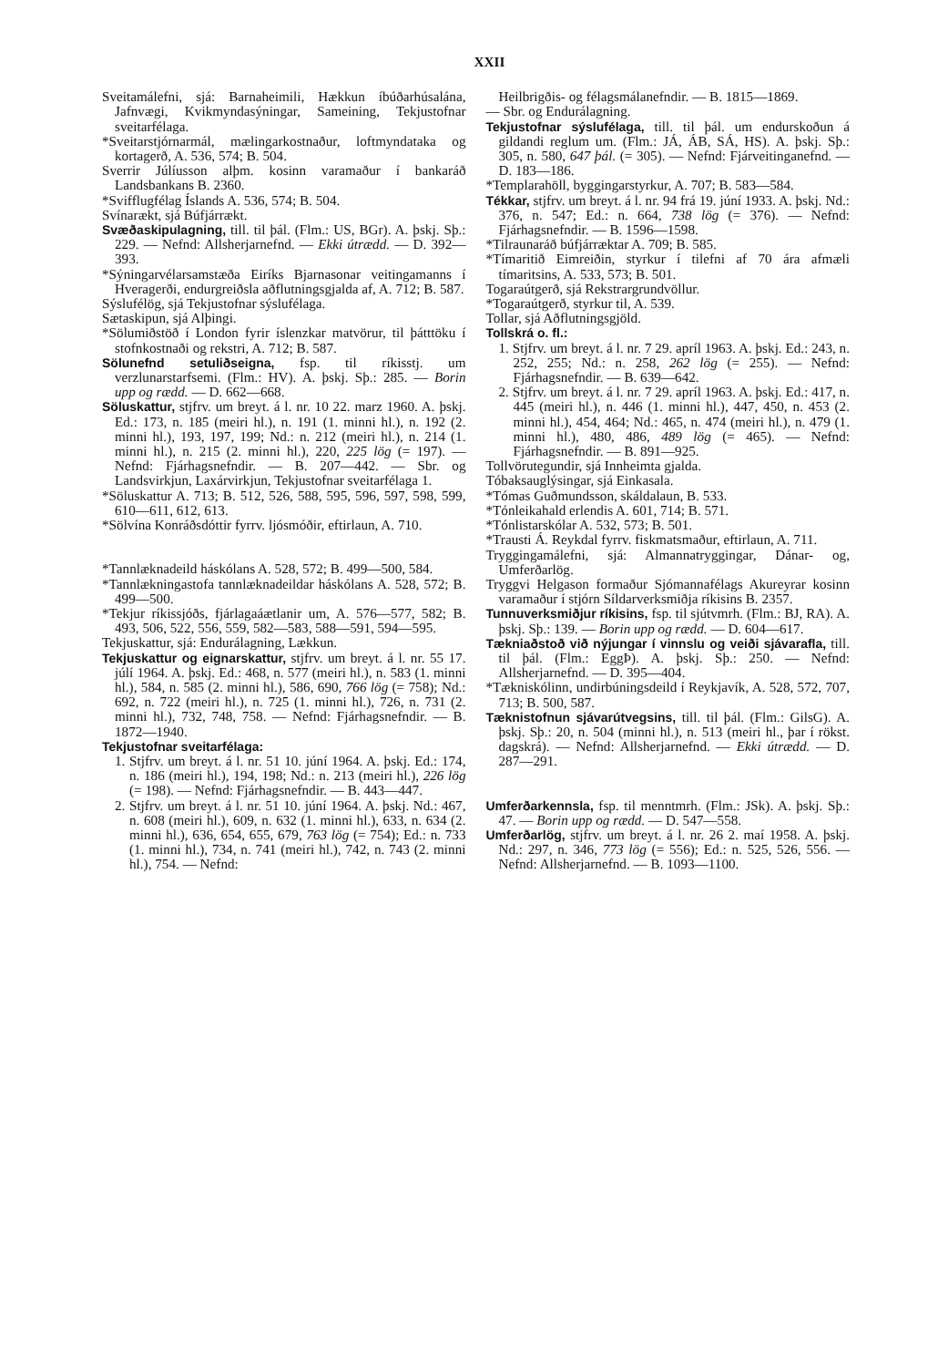XXII
Sveitamálefni, sjá: Barnaheimili, Hækkun íbúðarhúsalána, Jafnvægi, Kvikmyndasýningar, Sameining, Tekjustofnar sveitarfélaga.
*Sveitarstjórnarmál, mælingarkostnaður, loftmyndataka og kortagerð, A. 536, 574; B. 504.
Sverrir Júlíusson alþm. kosinn varamaður í bankaráð Landsbankans B. 2360.
*Svifflugfélag Íslands A. 536, 574; B. 504.
Svínarækt, sjá Búfjárrækt.
Svæðaskipulagning, till. til þál. (Flm.: US, BGr). A. þskj. Sþ.: 229. — Nefnd: Allsherjarnefnd. — Ekki útrædd. — D. 392—393.
*Sýningarvélarsamstæða Eiríks Bjarnasonar veitingamanns í Hveragerði, endurgreiðsla aðflutningsgjalda af, A. 712; B. 587.
Sýslufélög, sjá Tekjustofnar sýslufélaga.
Sætaskipun, sjá Alþingi.
*Sölumiðstöð í London fyrir íslenzkar matvörur, til þátttöku í stofnkostnaði og rekstri, A. 712; B. 587.
Sölunefnd setuliðseigna, fsp. til ríkisstj. um verzlunarstarfsemi. (Flm.: HV). A. þskj. Sþ.: 285. — Borin upp og rædd. — D. 662—668.
Söluskattur, stjfrv. um breyt. á l. nr. 10 22. marz 1960. A. þskj. Ed.: 173, n. 185 (meiri hl.), n. 191 (1. minni hl.), n. 192 (2. minni hl.), 193, 197, 199; Nd.: n. 212 (meiri hl.), n. 214 (1. minni hl.), n. 215 (2. minni hl.), 220, 225 lög (= 197). — Nefnd: Fjárhagsnefndir. — B. 207—442. — Sbr. og Landsvirkjun, Laxárvirkjun, Tekjustofnar sveitarfélaga 1.
*Söluskattur A. 713; B. 512, 526, 588, 595, 596, 597, 598, 599, 610—611, 612, 613.
*Sölvína Konráðsdóttir fyrrv. ljósmóðir, eftirlaun, A. 710.
*Tannlæknadeild háskólans A. 528, 572; B. 499—500, 584.
*Tannlækningastofa tannlæknadeildar háskólans A. 528, 572; B. 499—500.
*Tekjur ríkissjóðs, fjárlagaáætlanir um, A. 576—577, 582; B. 493, 506, 522, 556, 559, 582—583, 588—591, 594—595.
Tekjuskattur, sjá: Endurálagning, Lækkun.
Tekjuskattur og eignarskattur, stjfrv. um breyt. á l. nr. 55 17. júlí 1964. A. þskj. Ed.: 468, n. 577 (meiri hl.), n. 583 (1. minni hl.), 584, n. 585 (2. minni hl.), 586, 690, 766 lög (= 758); Nd.: 692, n. 722 (meiri hl.), n. 725 (1. minni hl.), 726, n. 731 (2. minni hl.), 732, 748, 758. — Nefnd: Fjárhagsnefndir. — B. 1872—1940.
Tekjustofnar sveitarfélaga:
1. Stjfrv. um breyt. á l. nr. 51 10. júní 1964. A. þskj. Ed.: 174, n. 186 (meiri hl.), 194, 198; Nd.: n. 213 (meiri hl.), 226 lög (= 198). — Nefnd: Fjárhagsnefndir. — B. 443—447.
2. Stjfrv. um breyt. á l. nr. 51 10. júní 1964. A. þskj. Nd.: 467, n. 608 (meiri hl.), 609, n. 632 (1. minni hl.), 633, n. 634 (2. minni hl.), 636, 654, 655, 679, 763 lög (= 754); Ed.: n. 733 (1. minni hl.), 734, n. 741 (meiri hl.), 742, n. 743 (2. minni hl.), 754. — Nefnd:
Heilbrigðis- og félagsmálanefndir. — B. 1815—1869.
— Sbr. og Endurálagning.
Tekjustofnar sýslufélaga, till. til þál. um endurskoðun á gildandi reglum um. (Flm.: JÁ, ÁB, SÁ, HS). A. þskj. Sþ.: 305, n. 580, 647 þál. (= 305). — Nefnd: Fjárveitinganefnd. — D. 183—186.
*Templarahöll, byggingarstyrkur, A. 707; B. 583—584.
Tékkar, stjfrv. um breyt. á l. nr. 94 frá 19. júní 1933. A. þskj. Nd.: 376, n. 547; Ed.: n. 664, 738 lög (= 376). — Nefnd: Fjárhagsnefndir. — B. 1596—1598.
*Tilraunaráð búfjárræktar A. 709; B. 585.
*Tímaritið Eimreiðin, styrkur í tilefni af 70 ára afmæli tímaritsins, A. 533, 573; B. 501.
Togaraútgerð, sjá Rekstrargrundvöllur.
*Togaraútgerð, styrkur til, A. 539.
Tollar, sjá Aðflutningsgjöld.
Tollskrá o. fl.:
1. Stjfrv. um breyt. á l. nr. 7 29. apríl 1963. A. þskj. Ed.: 243, n. 252, 255; Nd.: n. 258, 262 lög (= 255). — Nefnd: Fjárhagsnefndir. — B. 639—642.
2. Stjfrv. um breyt. á l. nr. 7 29. apríl 1963. A. þskj. Ed.: 417, n. 445 (meiri hl.), n. 446 (1. minni hl.), 447, 450, n. 453 (2. minni hl.), 454, 464; Nd.: 465, n. 474 (meiri hl.), n. 479 (1. minni hl.), 480, 486, 489 lög (= 465). — Nefnd: Fjárhagsnefndir. — B. 891—925.
Tollvörutegundir, sjá Innheimta gjalda.
Tóbaksauglýsingar, sjá Einkasala.
*Tómas Guðmundsson, skáldalaun, B. 533.
*Tónleikahald erlendis A. 601, 714; B. 571.
*Tónlistarskólar A. 532, 573; B. 501.
*Trausti Á. Reykdal fyrrv. fiskmatsmaður, eftirlaun, A. 711.
Tryggingamálefni, sjá: Almannatryggingar, Dánar- og, Umferðarlög.
Tryggvi Helgason formaður Sjómannafélags Akureyrar kosinn varamaður í stjórn Síldarverksmiðja ríkisins B. 2357.
Tunnuverksmiðjur ríkisins, fsp. til sjútvmrh. (Flm.: BJ, RA). A. þskj. Sþ.: 139. — Borin upp og rædd. — D. 604—617.
Tækniaðstoð við nýjungar í vinnslu og veiði sjávarafla, till. til þál. (Flm.: EggÞ). A. þskj. Sþ.: 250. — Nefnd: Allsherjarnefnd. — D. 395—404.
*Tækniskólinn, undirbúningsdeild í Reykjavík, A. 528, 572, 707, 713; B. 500, 587.
Tæknistofnun sjávarútvegsins, till. til þál. (Flm.: GilsG). A. þskj. Sþ.: 20, n. 504 (minni hl.), n. 513 (meiri hl., þar í rökst. dagskrá). — Nefnd: Allsherjarnefnd. — Ekki útrædd. — D. 287—291.
Umferðarkennsla, fsp. til menntmrh. (Flm.: JSk). A. þskj. Sþ.: 47. — Borin upp og rædd. — D. 547—558.
Umferðarlög, stjfrv. um breyt. á l. nr. 26 2. maí 1958. A. þskj. Nd.: 297, n. 346, 773 lög (= 556); Ed.: n. 525, 526, 556. — Nefnd: Allsherjarnefnd. — B. 1093—1100.